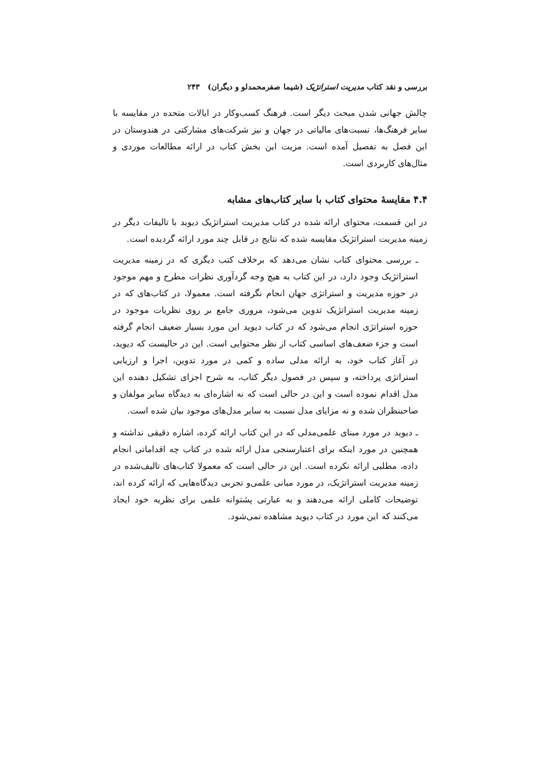بررسی و نقد کتاب مدیریت استراتژیک (شیما صفرمحمدلو و دیگران) ۲۴۳
چالش جهانی شدن مبحث دیگر است. فرهنگ کسب‌وکار در ایالات متحده در مقایسه با سایر فرهنگ‌ها، نسبت‌های مالیاتی در جهان و نیز شرکت‌های مشارکتی در هندوستان در این فصل به تفصیل آمده است. مزیت این بخش کتاب در ارائه مطالعات موردی و مثال‌های کاربردی است.
۴.۴ مقایسهٔ محتوای کتاب با سایر کتاب‌های مشابه
در این قسمت، محتوای ارائه شده در کتاب مدیریت استراتژیک دیوید با تالیفات دیگر در زمینه مدیریت استراتژیک مقایسه شده که نتایج در قابل چند مورد ارائه گردیده است.
ـ بررسی محتوای کتاب نشان می‌دهد که برخلاف کتب دیگری که در زمینه مدیریت استراتژیک وجود دارد، در این کتاب به هیچ وجه گردآوری نظرات مطرح و مهم موجود در حوزه مدیریت و استراتژی جهان انجام نگرفته است. معمولا، در کتاب‌های که در زمینه مدیریت استراتژیک تدوین می‌شود، مروری جامع بر روی نظریات موجود در حوزه استراتژی انجام می‌شود که در کتاب دیوید این مورد بسیار ضعیف انجام گرفته است و جزء ضعف‌های اساسی کتاب از نظر محتوایی است. این در حالیست که دیوید، در آغاز کتاب خود، به ارائه مدلی ساده و کمی در مورد تدوین، اجرا و ارزیابی استراتژی پرداخته، و سپس در فصول دیگر کتاب، به شرح اجزای تشکیل دهنده این مدل اقدام نموده است و این در حالی است که نه اشاره‌ای به دیدگاه سایر مولفان و صاحبنظران شده و نه مزایای مدل نسبت به سایر مدل‌های موجود بیان شده است.
ـ دیوید در مورد مبنای علمی‌مدلی که در این کتاب ارائه کرده، اشاره دقیقی نداشته و همچنین در مورد اینکه برای اعتبارسنجی مدل ارائه شده در کتاب چه اقداماتی انجام داده، مطلبی ارائه نکرده است. این در حالی است که معمولا کتاب‌های تالیف‌شده در زمینه مدیریت استراتژیک، در مورد مبانی علمی‌و تجربی دیدگاه‌هایی که ارائه کرده اند، توضیحات کاملی ارائه می‌دهند و به عبارتی پشتوانه علمی برای نظریه خود ایجاد می‌کنند که این مورد در کتاب دیوید مشاهده نمی‌شود.